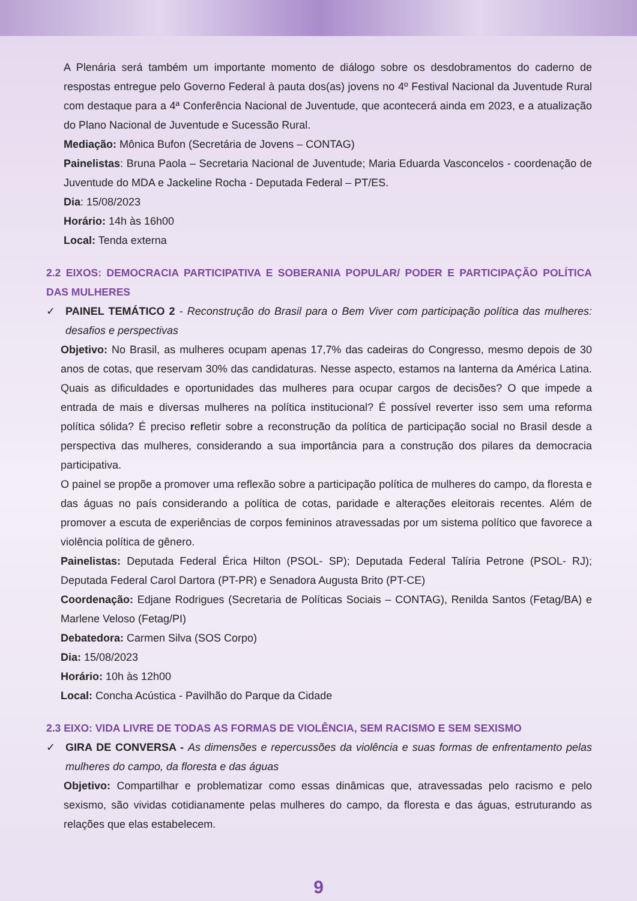A Plenária será também um importante momento de diálogo sobre os desdobramentos do caderno de respostas entregue pelo Governo Federal à pauta dos(as) jovens no 4º Festival Nacional da Juventude Rural com destaque para a 4ª Conferência Nacional de Juventude, que acontecerá ainda em 2023, e a atualização do Plano Nacional de Juventude e Sucessão Rural.
Mediação: Mônica Bufon (Secretária de Jovens – CONTAG)
Painelistas: Bruna Paola – Secretaria Nacional de Juventude; Maria Eduarda Vasconcelos - coordenação de Juventude do MDA e Jackeline Rocha - Deputada Federal – PT/ES.
Dia: 15/08/2023
Horário: 14h às 16h00
Local: Tenda externa
2.2 EIXOS: DEMOCRACIA PARTICIPATIVA E SOBERANIA POPULAR/ PODER E PARTICIPAÇÃO POLÍTICA DAS MULHERES
✓ PAINEL TEMÁTICO 2 - Reconstrução do Brasil para o Bem Viver com participação política das mulheres: desafios e perspectivas
Objetivo: No Brasil, as mulheres ocupam apenas 17,7% das cadeiras do Congresso, mesmo depois de 30 anos de cotas, que reservam 30% das candidaturas. Nesse aspecto, estamos na lanterna da América Latina. Quais as dificuldades e oportunidades das mulheres para ocupar cargos de decisões? O que impede a entrada de mais e diversas mulheres na política institucional? É possível reverter isso sem uma reforma política sólida? É preciso refletir sobre a reconstrução da política de participação social no Brasil desde a perspectiva das mulheres, considerando a sua importância para a construção dos pilares da democracia participativa.
O painel se propõe a promover uma reflexão sobre a participação política de mulheres do campo, da floresta e das águas no país considerando a política de cotas, paridade e alterações eleitorais recentes. Além de promover a escuta de experiências de corpos femininos atravessadas por um sistema político que favorece a violência política de gênero.
Painelistas: Deputada Federal Érica Hilton (PSOL- SP); Deputada Federal Talíria Petrone (PSOL- RJ); Deputada Federal Carol Dartora (PT-PR) e Senadora Augusta Brito (PT-CE)
Coordenação: Edjane Rodrigues (Secretaria de Políticas Sociais – CONTAG), Renilda Santos (Fetag/BA) e Marlene Veloso (Fetag/PI)
Debatedora: Carmen Silva (SOS Corpo)
Dia: 15/08/2023
Horário: 10h às 12h00
Local: Concha Acústica - Pavilhão do Parque da Cidade
2.3 EIXO: VIDA LIVRE DE TODAS AS FORMAS DE VIOLÊNCIA, SEM RACISMO E SEM SEXISMO
✓ GIRA DE CONVERSA - As dimensões e repercussões da violência e suas formas de enfrentamento pelas mulheres do campo, da floresta e das águas
Objetivo: Compartilhar e problematizar como essas dinâmicas que, atravessadas pelo racismo e pelo sexismo, são vividas cotidianamente pelas mulheres do campo, da floresta e das águas, estruturando as relações que elas estabelecem.
9